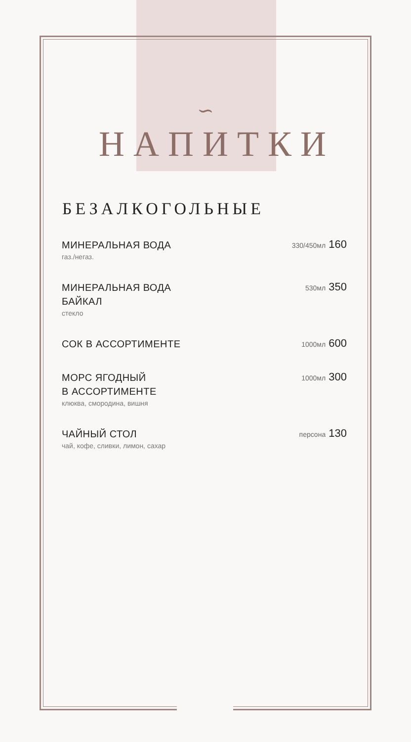∽
НАПИТКИ
БЕЗАЛКОГОЛЬНЫЕ
МИНЕРАЛЬНАЯ ВОДА
газ./негаз.
330/450мл 160
МИНЕРАЛЬНАЯ ВОДА
БАЙКАЛ
стекло
530мл 350
СОК В АССОРТИМЕНТЕ
1000мл 600
МОРС ЯГОДНЫЙ
В АССОРТИМЕНТЕ
клюква, смородина, вишня
1000мл 300
ЧАЙНЫЙ СТОЛ
чай, кофе, сливки, лимон, сахар
персона 130